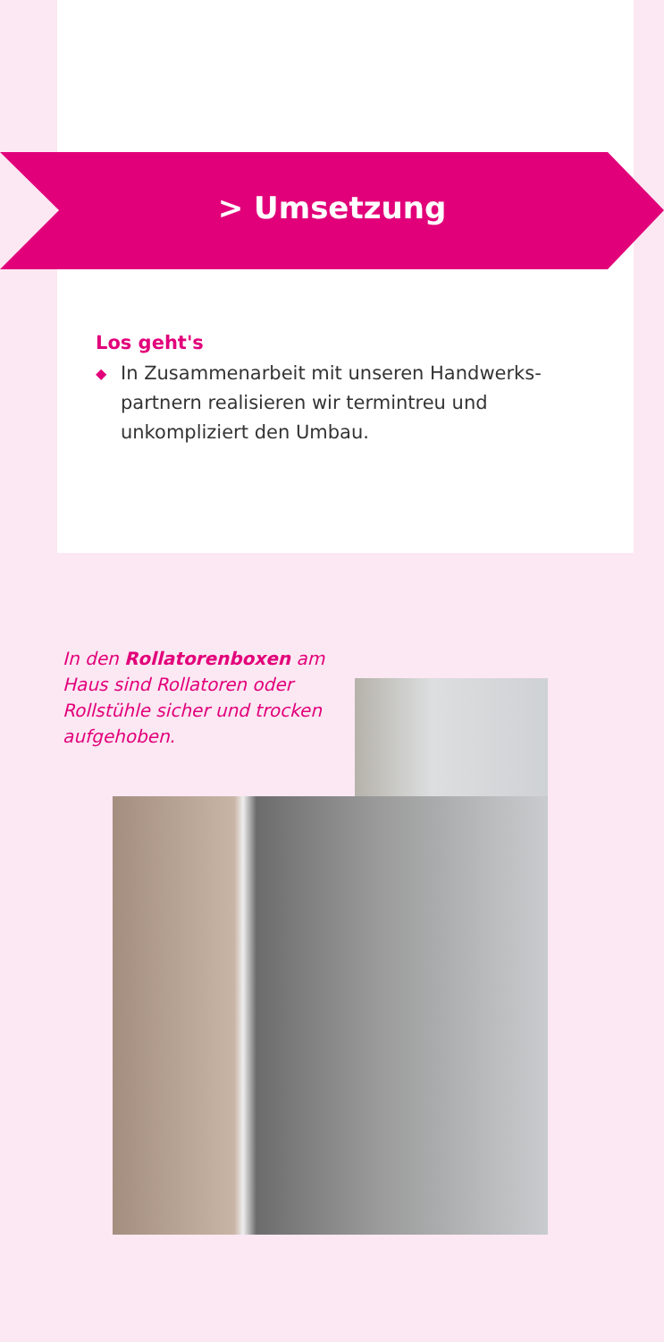> Umsetzung
Los geht's
◆ In Zusammenarbeit mit unseren Handwerks­partnern realisieren wir termintreu und unkompliziert den Umbau.
In den Rollatorenboxen am Haus sind Rollatoren oder Rollstühle sicher und trocken aufgehoben.